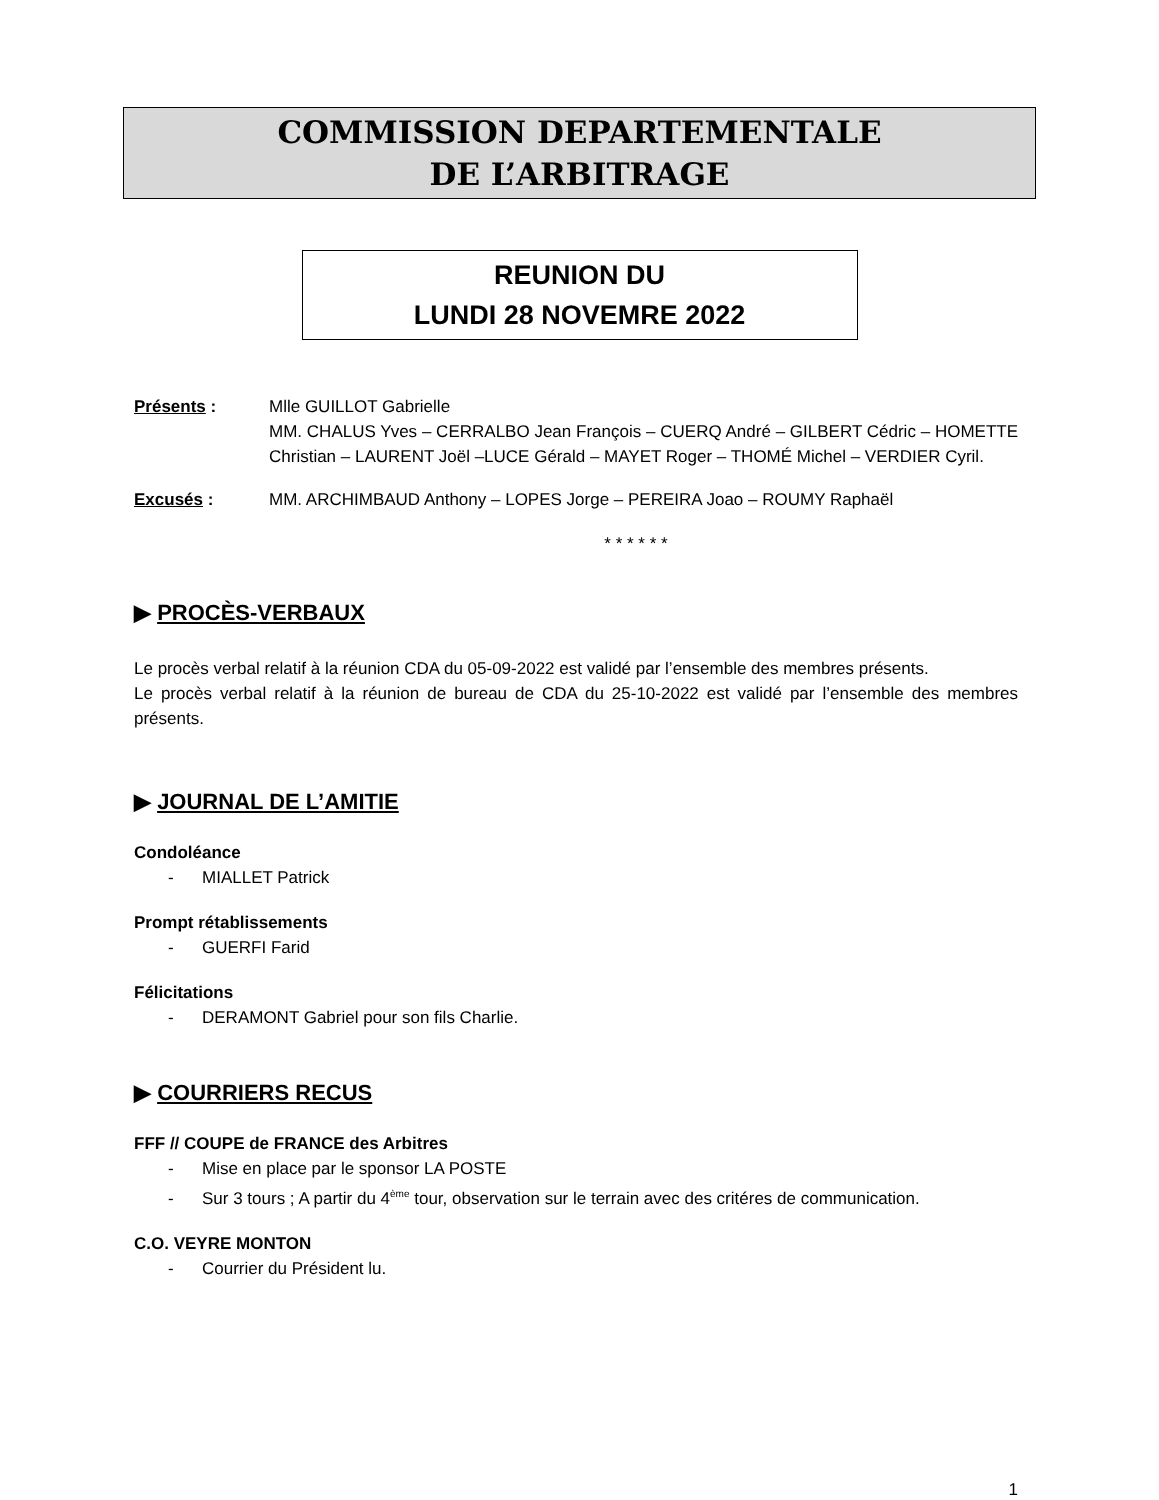COMMISSION DEPARTEMENTALE
DE L’ARBITRAGE
REUNION DU
LUNDI 28 NOVEMRE 2022
Présents : Mlle GUILLOT Gabrielle
MM. CHALUS Yves – CERRALBO Jean François – CUERQ André – GILBERT Cédric – HOMETTE Christian – LAURENT Joël –LUCE Gérald – MAYET Roger – THOMÉ Michel – VERDIER Cyril.
Excusés : MM. ARCHIMBAUD Anthony – LOPES Jorge – PEREIRA Joao – ROUMY Raphaël
* * * * * *
▶ PROCÈS-VERBAUX
Le procès verbal relatif à la réunion CDA du 05-09-2022 est validé par l’ensemble des membres présents.
Le procès verbal relatif à la réunion de bureau de CDA du 25-10-2022 est validé par l’ensemble des membres présents.
▶ JOURNAL DE L’AMITIE
Condoléance
- MIALLET Patrick
Prompt rétablissements
- GUERFI Farid
Félicitations
- DERAMONT Gabriel pour son fils Charlie.
▶ COURRIERS RECUS
FFF // COUPE de FRANCE des Arbitres
- Mise en place par le sponsor LA POSTE
- Sur 3 tours ; A partir du 4<sup>ème</sup> tour, observation sur le terrain avec des critéres de communication.
C.O. VEYRE MONTON
- Courrier du Président lu.
1